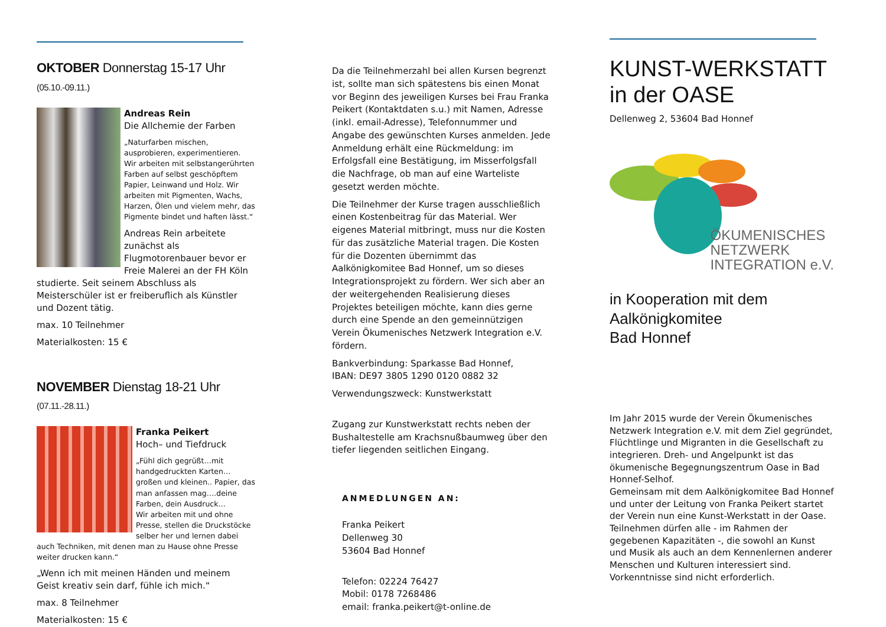OKTOBER Donnerstag 15-17 Uhr (05.10.-09.11.)
Andreas Rein
Die Allchemie der Farben
„Naturfarben mischen, ausprobieren, experimentieren. Wir arbeiten mit selbstangerührten Farben auf selbst geschöpftem Papier, Leinwand und Holz. Wir arbeiten mit Pigmenten, Wachs, Harzen, Ölen und vielem mehr, das Pigmente bindet und haften lässt.“
Andreas Rein arbeitete zunächst als Flugmotorenbauer bevor er Freie Malerei an der FH Köln studierte. Seit seinem Abschluss als Meisterschüler ist er freiberuflich als Künstler und Dozent tätig.
max. 10 Teilnehmer
Materialkosten: 15 €
NOVEMBER Dienstag 18-21 Uhr (07.11.-28.11.)
Franka Peikert
Hoch– und Tiefdruck
„Fühl dich gegrüßt…mit handgedruckten Karten…großen und kleinen.. Papier, das man anfassen mag….deine Farben, dein Ausdruck…
Wir arbeiten mit und ohne Presse, stellen die Druckstöcke selber her und lernen dabei auch Techniken, mit denen man zu Hause ohne Presse weiter drucken kann.“
„Wenn ich mit meinen Händen und meinem Geist kreativ sein darf, fühle ich mich.“
max. 8 Teilnehmer
Materialkosten: 15 €
Da die Teilnehmerzahl bei allen Kursen begrenzt ist, sollte man sich spätestens bis einen Monat vor Beginn des jeweiligen Kurses bei Frau Franka Peikert (Kontaktdaten s.u.) mit Namen, Adresse (inkl. email-Adresse), Telefonnummer und Angabe des gewünschten Kurses anmelden. Jede Anmeldung erhält eine Rückmeldung: im Erfolgsfall eine Bestätigung, im Misserfolgsfall die Nachfrage, ob man auf eine Warteliste gesetzt werden möchte.
Die Teilnehmer der Kurse tragen ausschließlich einen Kostenbeitrag für das Material. Wer eigenes Material mitbringt, muss nur die Kosten für das zusätzliche Material tragen. Die Kosten für die Dozenten übernimmt das Aalkönigkomitee Bad Honnef, um so dieses Integrationsprojekt zu fördern. Wer sich aber an der weitergehenden Realisierung dieses Projektes beteiligen möchte, kann dies gerne durch eine Spende an den gemeinnützigen Verein Ökumenisches Netzwerk Integration e.V. fördern.
Bankverbindung: Sparkasse Bad Honnef,
IBAN: DE97 3805 1290 0120 0882 32
Verwendungszweck: Kunstwerkstatt
Zugang zur Kunstwerkstatt rechts neben der Bushaltestelle am Krachsnußbaumweg über den tiefer liegenden seitlichen Eingang.
ANMEDLUNGEN AN:
Franka Peikert
Dellenweg 30
53604 Bad Honnef
Telefon: 02224 76427
Mobil: 0178 7268486
email: franka.peikert@t-online.de
KUNST-WERKSTATT
in der OASE
Dellenweg 2, 53604 Bad Honnef
ÖKUMENISCHES
NETZWERK
INTEGRATION e.V.
in Kooperation mit dem
Aalkönigkomitee
Bad Honnef
Im Jahr 2015 wurde der Verein Ökumenisches Netzwerk Integration e.V. mit dem Ziel gegründet, Flüchtlinge und Migranten in die Gesellschaft zu integrieren. Dreh- und Angelpunkt ist das ökumenische Begegnungszentrum Oase in Bad Honnef-Selhof.
Gemeinsam mit dem Aalkönigkomitee Bad Honnef und unter der Leitung von Franka Peikert startet der Verein nun eine Kunst-Werkstatt in der Oase. Teilnehmen dürfen alle - im Rahmen der gegebenen Kapazitäten -, die sowohl an Kunst und Musik als auch an dem Kennenlernen anderer Menschen und Kulturen interessiert sind. Vorkenntnisse sind nicht erforderlich.